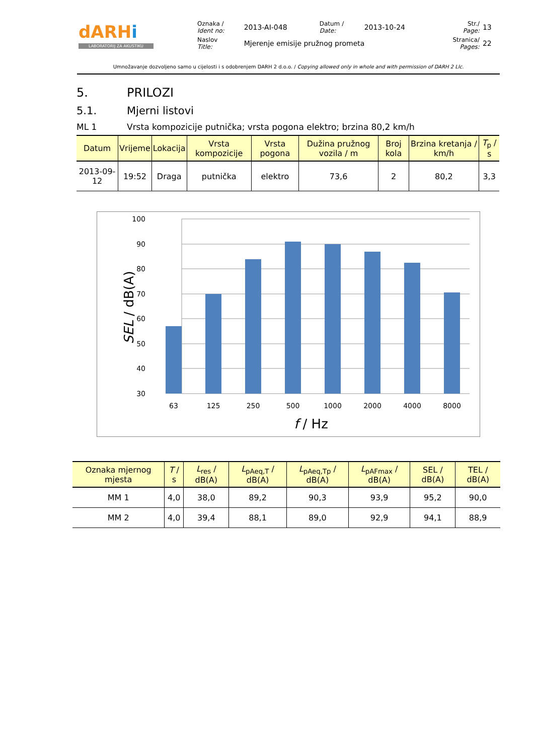| dARH i LABORATORIJ ZA AKUSTIKU | Oznaka / Ident no: | 2013-AI-048 | Datum / Date: | 2013-10-24 | Str./ Page: | 13 |
| | Naslov Title: | Mjerenje emisije pružnog prometa | | | Stranica/ Pages: | 22 |
Umnožavanje dozvoljeno samo u cijelosti i s odobrenjem DARH 2 d.o.o. / Copying allowed only in whole and with permission of DARH 2 Llc.
5. PRILOZI
5.1. Mjerni listovi
ML 1 Vrsta kompozicije putnička; vrsta pogona elektro; brzina 80,2 km/h
| Datum | Vrijeme | Lokacija | Vrsta kompozicije | Vrsta pogona | Dužina pružnog vozila / m | Broj kola | Brzina kretanja / km/h | T<sub>p</sub> / s |
| --- | --- | --- | --- | --- | --- | --- | --- | --- |
| 2013-09-12 | 19:52 | Draga | putnička | elektro | 73,6 | 2 | 80,2 | 3,3 |
100
90
80
70
60
50
40
30
63
125
250
500
1000
2000
4000
8000
f / Hz
SEL / dB(A)
| Oznaka mjernog mjesta | T / s | L<sub>res</sub> / dB(A) | L<sub>pAeq,T</sub> / dB(A) | L<sub>pAeq,Tp</sub> / dB(A) | L<sub>pAFmax</sub> / dB(A) | SEL / dB(A) | TEL / dB(A) |
| --- | --- | --- | --- | --- | --- | --- | --- |
| MM 1 | 4,0 | 38,0 | 89,2 | 90,3 | 93,9 | 95,2 | 90,0 |
| MM 2 | 4,0 | 39,4 | 88,1 | 89,0 | 92,9 | 94,1 | 88,9 |